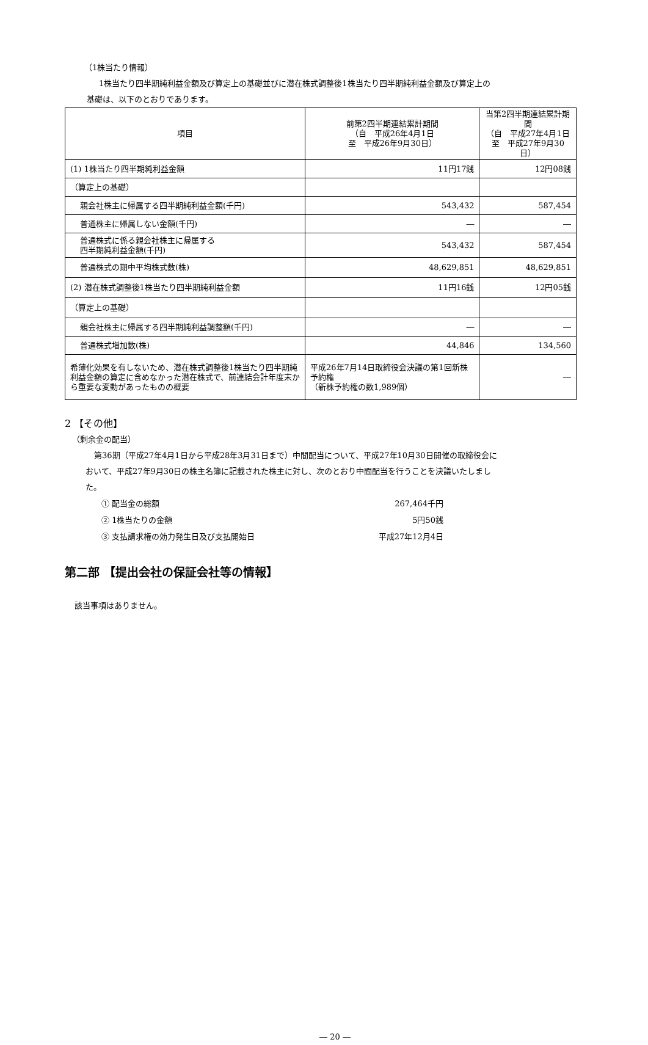（1株当たり情報）
1株当たり四半期純利益金額及び算定上の基礎並びに潜在株式調整後1株当たり四半期純利益金額及び算定上の
基礎は、以下のとおりであります。
| 項目 | 前第2四半期連結累計期間 （自 平成26年4月1日 至 平成26年9月30日） | 当第2四半期連結累計期間 （自 平成27年4月1日 至 平成27年9月30日） |
| --- | --- | --- |
| (1) 1株当たり四半期純利益金額 | 11円17銭 | 12円08銭 |
| （算定上の基礎） | | |
| 親会社株主に帰属する四半期純利益金額(千円) | 543,432 | 587,454 |
| 普通株主に帰属しない金額(千円) | ― | ― |
| 普通株式に係る親会社株主に帰属する 四半期純利益金額(千円) | 543,432 | 587,454 |
| 普通株式の期中平均株式数(株) | 48,629,851 | 48,629,851 |
| (2) 潜在株式調整後1株当たり四半期純利益金額 | 11円16銭 | 12円05銭 |
| （算定上の基礎） | | |
| 親会社株主に帰属する四半期純利益調整額(千円) | ― | ― |
| 普通株式増加数(株) | 44,846 | 134,560 |
| 希薄化効果を有しないため、潜在株式調整後1株当たり四半期純利益金額の算定に含めなかった潜在株式で、前連結会計年度末から重要な変動があったものの概要 | 平成26年7月14日取締役会決議の第1回新株予約権 （新株予約権の数1,989個） | ― |
2 【その他】
（剰余金の配当）
第36期（平成27年4月1日から平成28年3月31日まで）中間配当について、平成27年10月30日開催の取締役会に
おいて、平成27年9月30日の株主名簿に記載された株主に対し、次のとおり中間配当を行うことを決議いたしまし
た。
① 配当金の総額 267,464千円
② 1株当たりの金額 5円50銭
③ 支払請求権の効力発生日及び支払開始日 平成27年12月4日
第二部 【提出会社の保証会社等の情報】
該当事項はありません。
― 20 ―